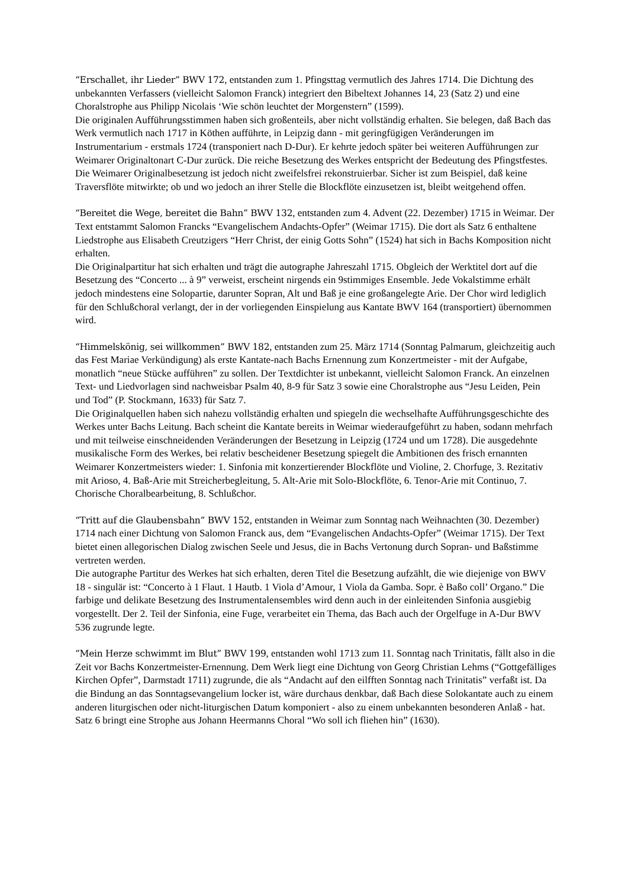“Erschallet, ihr Lieder” BWV 172, entstanden zum 1. Pfingsttag vermutlich des Jahres 1714. Die Dichtung des unbekannten Verfassers (vielleicht Salomon Franck) integriert den Bibeltext Johannes 14, 23 (Satz 2) und eine Choralstrophe aus Philipp Nicolais ‘Wie schön leuchtet der Morgenstern” (1599).
Die originalen Aufführungsstimmen haben sich großenteils, aber nicht vollständig erhalten. Sie belegen, daß Bach das Werk vermutlich nach 1717 in Köthen aufführte, in Leipzig dann - mit geringfügigen Veränderungen im Instrumentarium - erstmals 1724 (transponiert nach D-Dur). Er kehrte jedoch später bei weiteren Aufführungen zur Weimarer Originaltonart C-Dur zurück. Die reiche Besetzung des Werkes entspricht der Bedeutung des Pfingstfestes. Die Weimarer Originalbesetzung ist jedoch nicht zweifelsfrei rekonstruierbar. Sicher ist zum Beispiel, daß keine Traversflöte mitwirkte; ob und wo jedoch an ihrer Stelle die Blockflöte einzusetzen ist, bleibt weitgehend offen.
“Bereitet die Wege, bereitet die Bahn” BWV 132, entstanden zum 4. Advent (22. Dezember) 1715 in Weimar. Der Text entstammt Salomon Francks “Evangelischem Andachts-Opfer” (Weimar 1715). Die dort als Satz 6 enthaltene Liedstrophe aus Elisabeth Creutzigers “Herr Christ, der einig Gotts Sohn” (1524) hat sich in Bachs Komposition nicht erhalten.
Die Originalpartitur hat sich erhalten und trägt die autographe Jahreszahl 1715. Obgleich der Werktitel dort auf die Besetzung des “Concerto ... à 9” verweist, erscheint nirgends ein 9stimmiges Ensemble. Jede Vokalstimme erhält jedoch mindestens eine Solopartie, darunter Sopran, Alt und Baß je eine großangelegte Arie. Der Chor wird lediglich für den Schlußchoral verlangt, der in der vorliegenden Einspielung aus Kantate BWV 164 (transportiert) übernommen wird.
“Himmelskönig, sei willkommen” BWV 182, entstanden zum 25. März 1714 (Sonntag Palmarum, gleichzeitig auch das Fest Mariae Verkündigung) als erste Kantate-nach Bachs Ernennung zum Konzertmeister - mit der Aufgabe, monatlich “neue Stücke aufführen” zu sollen. Der Textdichter ist unbekannt, vielleicht Salomon Franck. An einzelnen Text- und Liedvorlagen sind nachweisbar Psalm 40, 8-9 für Satz 3 sowie eine Choralstrophe aus “Jesu Leiden, Pein und Tod” (P. Stockmann, 1633) für Satz 7.
Die Originalquellen haben sich nahezu vollständig erhalten und spiegeln die wechselhafte Aufführungsgeschichte des Werkes unter Bachs Leitung. Bach scheint die Kantate bereits in Weimar wiederaufgeführt zu haben, sodann mehrfach und mit teilweise einschneidenden Veränderungen der Besetzung in Leipzig (1724 und um 1728). Die ausgedehnte musikalische Form des Werkes, bei relativ bescheidener Besetzung spiegelt die Ambitionen des frisch ernannten Weimarer Konzertmeisters wieder: 1. Sinfonia mit konzertierender Blockflöte und Violine, 2. Chorfuge, 3. Rezitativ mit Arioso, 4. Baß-Arie mit Streicherbegleitung, 5. Alt-Arie mit Solo-Blockflöte, 6. Tenor-Arie mit Continuo, 7. Chorische Choralbearbeitung, 8. Schlußchor.
“Tritt auf die Glaubensbahn” BWV 152, entstanden in Weimar zum Sonntag nach Weihnachten (30. Dezember) 1714 nach einer Dichtung von Salomon Franck aus, dem “Evangelischen Andachts-Opfer” (Weimar 1715). Der Text bietet einen allegorischen Dialog zwischen Seele und Jesus, die in Bachs Vertonung durch Sopran- und Baßstimme vertreten werden.
Die autographe Partitur des Werkes hat sich erhalten, deren Titel die Besetzung aufzählt, die wie diejenige von BWV 18 - singulär ist: “Concerto à 1 Flaut. 1 Hautb. 1 Viola d’Amour, 1 Viola da Gamba. Sopr. è Baßo coll’ Organo.” Die farbige und delikate Besetzung des Instrumentalensembles wird denn auch in der einleitenden Sinfonia ausgiebig vorgestellt. Der 2. Teil der Sinfonia, eine Fuge, verarbeitet ein Thema, das Bach auch der Orgelfuge in A-Dur BWV 536 zugrunde legte.
“Mein Herze schwimmt im Blut” BWV 199, entstanden wohl 1713 zum 11. Sonntag nach Trinitatis, fällt also in die Zeit vor Bachs Konzertmeister-Ernennung. Dem Werk liegt eine Dichtung von Georg Christian Lehms (“Gottgefälliges Kirchen Opfer”, Darmstadt 1711) zugrunde, die als “Andacht auf den eilfften Sonntag nach Trinitatis” verfaßt ist. Da die Bindung an das Sonntagsevangelium locker ist, wäre durchaus denkbar, daß Bach diese Solokantate auch zu einem anderen liturgischen oder nicht-liturgischen Datum komponiert - also zu einem unbekannten besonderen Anlaß - hat. Satz 6 bringt eine Strophe aus Johann Heermanns Choral “Wo soll ich fliehen hin” (1630).